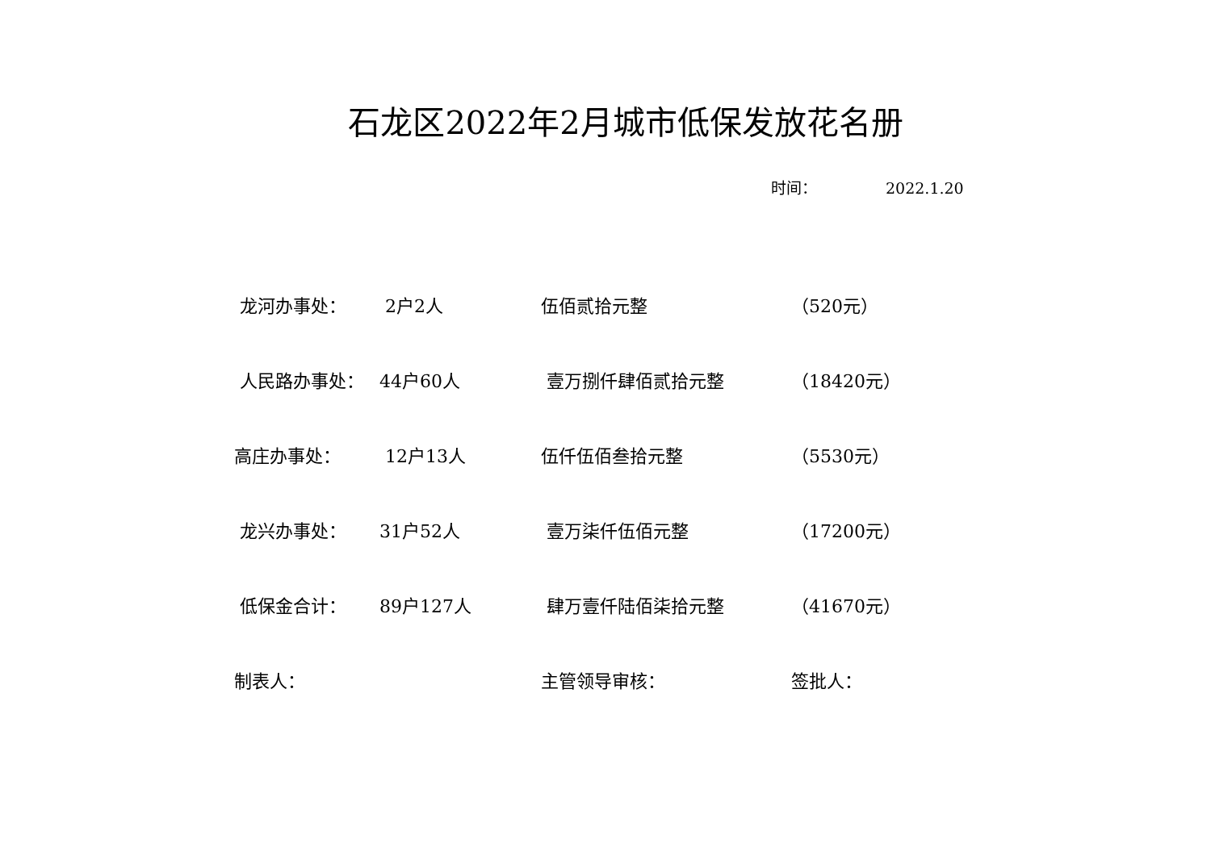石龙区2022年2月城市低保发放花名册
时间： 2022.1.20
| 龙河办事处： | 2户2人 | 伍佰贰拾元整 | （520元） |
| 人民路办事处： | 44户60人 | 壹万捌仟肆佰贰拾元整 | （18420元） |
| 高庄办事处： | 12户13人 | 伍仟伍佰叁拾元整 | （5530元） |
| 龙兴办事处： | 31户52人 | 壹万柒仟伍佰元整 | （17200元） |
| 低保金合计： | 89户127人 | 肆万壹仟陆佰柒拾元整 | （41670元） |
| 制表人： | | 主管领导审核： | 签批人： |